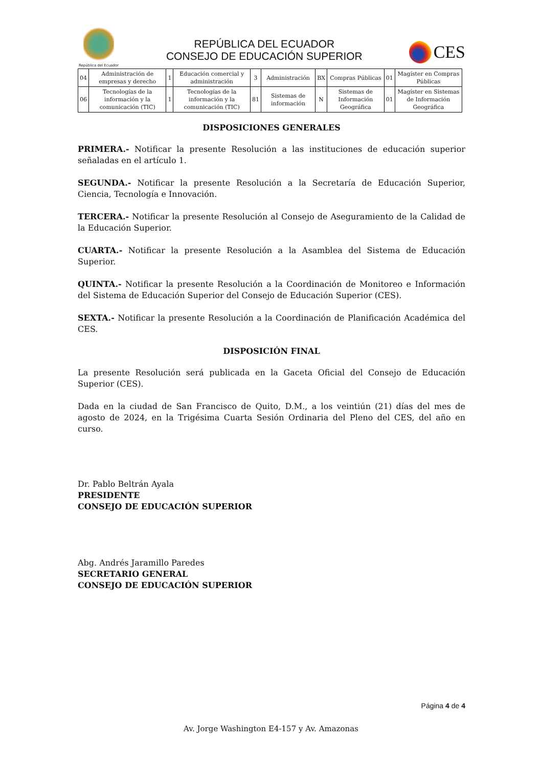República del Ecuador
REPÚBLICA DEL ECUADOR
CONSEJO DE EDUCACIÓN SUPERIOR
CES
| 04 | Administración de empresas y derecho | 1 | Educación comercial y administración | 3 | Administración | BX | Compras Públicas | 01 | Magíster en Compras Públicas |
| 06 | Tecnologías de la información y la comunicación (TIC) | 1 | Tecnologías de la información y la comunicación (TIC) | 81 | Sistemas de información | N | Sistemas de Información Geográfica | 01 | Magíster en Sistemas de Información Geográfica |
DISPOSICIONES GENERALES
PRIMERA.- Notificar la presente Resolución a las instituciones de educación superior señaladas en el artículo 1.
SEGUNDA.- Notificar la presente Resolución a la Secretaría de Educación Superior, Ciencia, Tecnología e Innovación.
TERCERA.- Notificar la presente Resolución al Consejo de Aseguramiento de la Calidad de la Educación Superior.
CUARTA.- Notificar la presente Resolución a la Asamblea del Sistema de Educación Superior.
QUINTA.- Notificar la presente Resolución a la Coordinación de Monitoreo e Información del Sistema de Educación Superior del Consejo de Educación Superior (CES).
SEXTA.- Notificar la presente Resolución a la Coordinación de Planificación Académica del CES.
DISPOSICIÓN FINAL
La presente Resolución será publicada en la Gaceta Oficial del Consejo de Educación Superior (CES).
Dada en la ciudad de San Francisco de Quito, D.M., a los veintiún (21) días del mes de agosto de 2024, en la Trigésima Cuarta Sesión Ordinaria del Pleno del CES, del año en curso.
Dr. Pablo Beltrán Ayala
PRESIDENTE
CONSEJO DE EDUCACIÓN SUPERIOR
Abg. Andrés Jaramillo Paredes
SECRETARIO GENERAL
CONSEJO DE EDUCACIÓN SUPERIOR
Página 4 de 4
Av. Jorge Washington E4-157 y Av. Amazonas